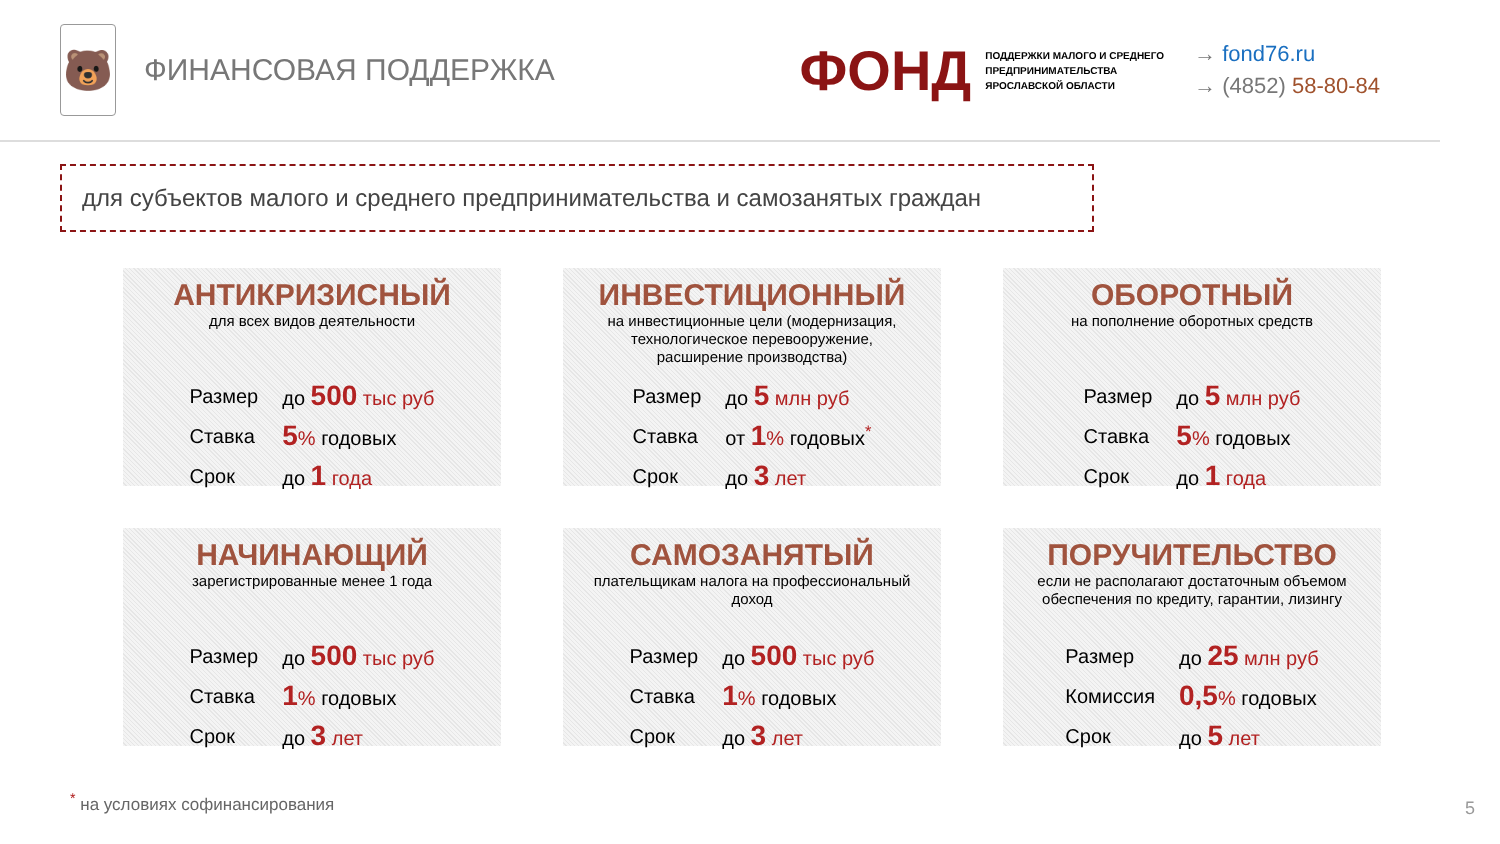🐻
ФИНАНСОВАЯ ПОДДЕРЖКА
ФОНД ПОДДЕРЖКИ МАЛОГО И СРЕДНЕГО
ПРЕДПРИНИМАТЕЛЬСТВА
ЯРОСЛАВСКОЙ ОБЛАСТИ
→ fond76.ru
→ (4852) 58-80-84
для субъектов малого и среднего предпринимательства и самозанятых граждан
АНТИКРИЗИСНЫЙ
для всех видов деятельности
| Размер | до 500 тыс руб |
| Ставка | 5 % годовых |
| Срок | до 1 года |
ИНВЕСТИЦИОННЫЙ
на инвестиционные цели (модернизация, технологическое перевооружение, расширение производства)
| Размер | до 5 млн руб |
| Ставка | от 1 % годовых<sup>*</sup> |
| Срок | до 3 лет |
ОБОРОТНЫЙ
на пополнение оборотных средств
| Размер | до 5 млн руб |
| Ставка | 5 % годовых |
| Срок | до 1 года |
НАЧИНАЮЩИЙ
зарегистрированные менее 1 года
| Размер | до 500 тыс руб |
| Ставка | 1 % годовых |
| Срок | до 3 лет |
САМОЗАНЯТЫЙ
плательщикам налога на профессиональный доход
| Размер | до 500 тыс руб |
| Ставка | 1 % годовых |
| Срок | до 3 лет |
ПОРУЧИТЕЛЬСТВО
если не располагают достаточным объемом обеспечения по кредиту, гарантии, лизингу
| Размер | до 25 млн руб |
| Комиссия | 0,5 % годовых |
| Срок | до 5 лет |
<sup>*</sup> на условиях софинансирования 5